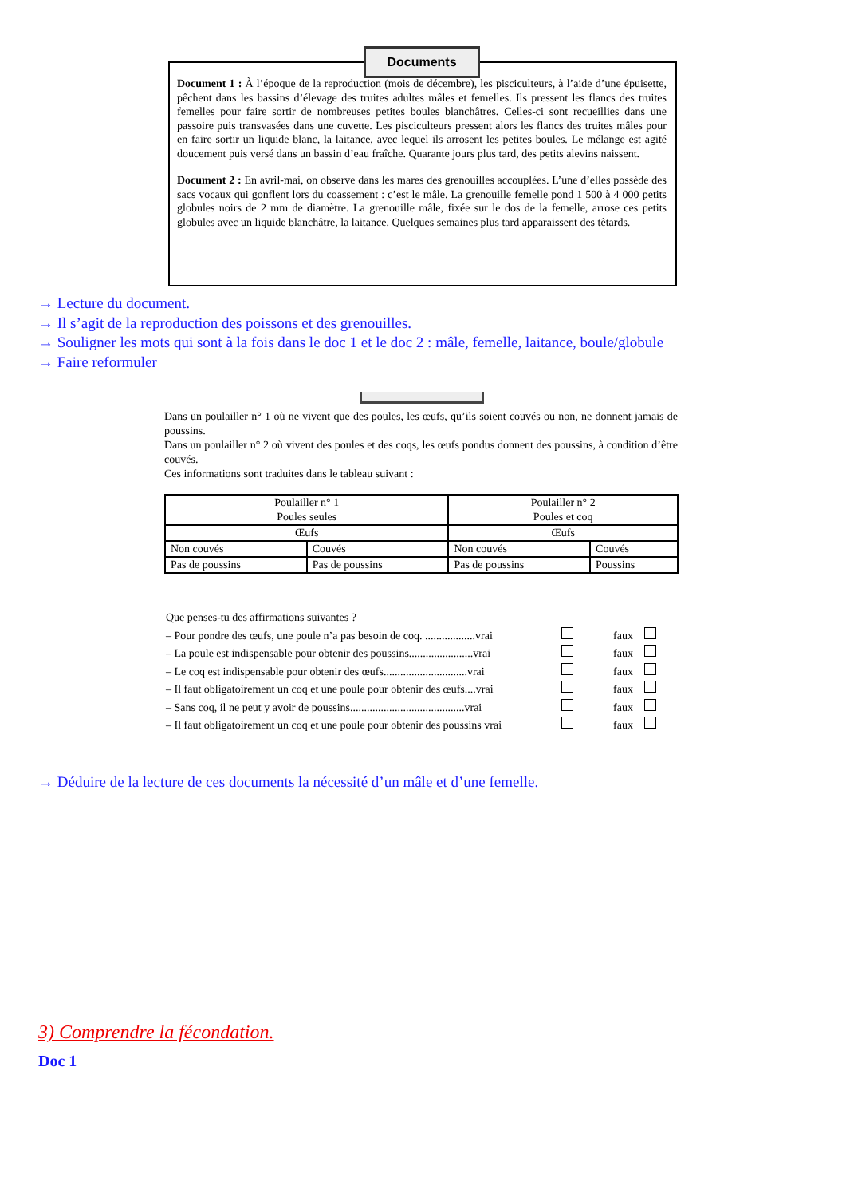Documents
Document 1 : À l’époque de la reproduction (mois de décembre), les pisciculteurs, à l’aide d’une épuisette, pêchent dans les bassins d’élevage des truites adultes mâles et femelles. Ils pressent les flancs des truites femelles pour faire sortir de nombreuses petites boules blanchâtres. Celles-ci sont recueillies dans une passoire puis transvasées dans une cuvette. Les pisciculteurs pressent alors les flancs des truites mâles pour en faire sortir un liquide blanc, la laitance, avec lequel ils arrosent les petites boules. Le mélange est agité doucement puis versé dans un bassin d’eau fraîche. Quarante jours plus tard, des petits alevins naissent.
Document 2 : En avril-mai, on observe dans les mares des grenouilles accouplées. L’une d’elles possède des sacs vocaux qui gonflent lors du coassement : c’est le mâle. La grenouille femelle pond 1 500 à 4 000 petits globules noirs de 2 mm de diamètre. La grenouille mâle, fixée sur le dos de la femelle, arrose ces petits globules avec un liquide blanchâtre, la laitance. Quelques semaines plus tard apparaissent des têtards.
→ Lecture du document.
→ Il s’agit de la reproduction des poissons et des grenouilles.
→ Souligner les mots qui sont à la fois dans le doc 1 et le doc 2 : mâle, femelle, laitance, boule/globule
→ Faire reformuler
Dans un poulailler n° 1 où ne vivent que des poules, les œufs, qu’ils soient couvés ou non, ne donnent jamais de poussins.
Dans un poulailler n° 2 où vivent des poules et des coqs, les œufs pondus donnent des poussins, à condition d’être couvés.
Ces informations sont traduites dans le tableau suivant :
| Poulailler n° 1 Poules seules | | Poulailler n° 2 Poules et coq | |
| Œufs | | Œufs | |
| Non couvés | Couvés | Non couvés | Couvés |
| Pas de poussins | Pas de poussins | Pas de poussins | Poussins |
Que penses-tu des affirmations suivantes ?
– Pour pondre des œufs, une poule n’a pas besoin de coq. ..................vrai faux
– La poule est indispensable pour obtenir des poussins.......................vrai faux
– Le coq est indispensable pour obtenir des œufs..............................vrai faux
– Il faut obligatoirement un coq et une poule pour obtenir des œufs....vrai faux
– Sans coq, il ne peut y avoir de poussins.........................................vrai faux
– Il faut obligatoirement un coq et une poule pour obtenir des poussins vrai faux
→ Déduire de la lecture de ces documents la nécessité d’un mâle et d’une femelle.
3) Comprendre la fécondation.
Doc 1